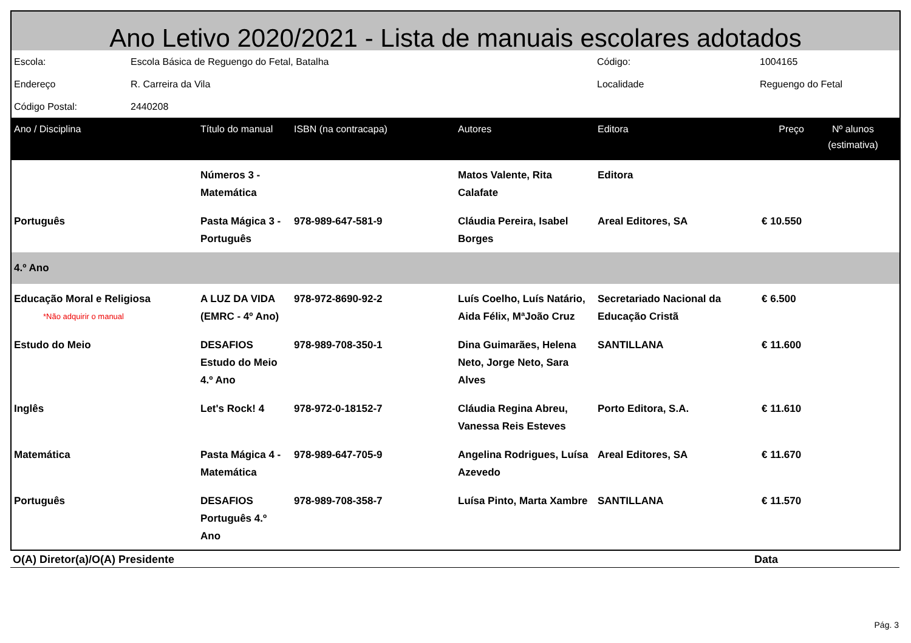Ano Letivo 2020/2021 - Lista de manuais escolares adotados
| Escola: | Escola Básica de Reguengo do Fetal, Batalha | Código: | 1004165 |
| Endereço | R. Carreira da Vila | Localidade | Reguengo do Fetal |
| Código Postal: | 2440208 | | |
| Ano / Disciplina | Título do manual | ISBN (na contracapa) | Autores | Editora | Preço | Nº alunos (estimativa) |
| --- | --- | --- | --- | --- | --- | --- |
| | Números 3 - Matemática | | Matos Valente, Rita Calafate | Editora | | |
| Português | Pasta Mágica 3 - Português | 978-989-647-581-9 | Cláudia Pereira, Isabel Borges | Areal Editores, SA | € 10.550 | |
| 4.º Ano | | | | | | |
| Educação Moral e Religiosa *Não adquirir o manual | A LUZ DA VIDA (EMRC - 4º Ano) | 978-972-8690-92-2 | Luís Coelho, Luís Natário, Aida Félix, MªJoão Cruz | Secretariado Nacional da Educação Cristã | € 6.500 | |
| Estudo do Meio | DESAFIOS Estudo do Meio 4.º Ano | 978-989-708-350-1 | Dina Guimarães, Helena Neto, Jorge Neto, Sara Alves | SANTILLANA | € 11.600 | |
| Inglês | Let's Rock! 4 | 978-972-0-18152-7 | Cláudia Regina Abreu, Vanessa Reis Esteves | Porto Editora, S.A. | € 11.610 | |
| Matemática | Pasta Mágica 4 - Matemática | 978-989-647-705-9 | Angelina Rodrigues, Luísa Azevedo | Areal Editores, SA | € 11.670 | |
| Português | DESAFIOS Português 4.º Ano | 978-989-708-358-7 | Luísa Pinto, Marta Xambre | SANTILLANA | € 11.570 | |
O(A) Diretor(a)/O(A) Presidente Data
Pág. 3